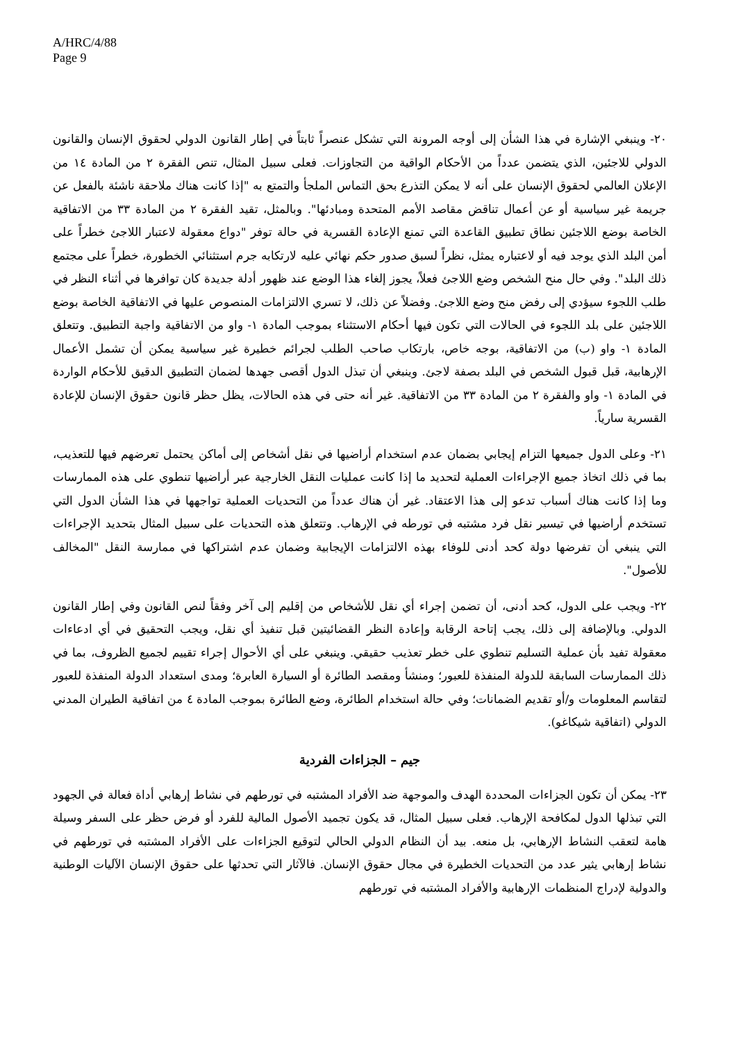A/HRC/4/88
Page 9
٢٠- وينبغي الإشارة في هذا الشأن إلى أوجه المرونة التي تشكل عنصراً ثابتاً في إطار القانون الدولي لحقوق الإنسان والقانون الدولي للاجئين، الذي يتضمن عدداً من الأحكام الواقية من التجاوزات. فعلى سبيل المثال، تنص الفقرة ٢ من المادة ١٤ من الإعلان العالمي لحقوق الإنسان على أنه لا يمكن التذرع بحق التماس الملجأ والتمتع به "إذا كانت هناك ملاحقة ناشئة بالفعل عن جريمة غير سياسية أو عن أعمال تناقض مقاصد الأمم المتحدة ومبادئها". وبالمثل، تقيد الفقرة ٢ من المادة ٣٣ من الاتفاقية الخاصة بوضع اللاجئين نطاق تطبيق القاعدة التي تمنع الإعادة القسرية في حالة توفر "دواع معقولة لاعتبار اللاجئ خطراً على أمن البلد الذي يوجد فيه أو لاعتباره يمثل، نظراً لسبق صدور حكم نهائي عليه لارتكابه جرم استثنائي الخطورة، خطراً على مجتمع ذلك البلد". وفي حال منح الشخص وضع اللاجئ فعلاً، يجوز إلغاء هذا الوضع عند ظهور أدلة جديدة كان توافرها في أثناء النظر في طلب اللجوء سيؤدي إلى رفض منح وضع اللاجئ. وفضلاً عن ذلك، لا تسري الالتزامات المنصوص عليها في الاتفاقية الخاصة بوضع اللاجئين على بلد اللجوء في الحالات التي تكون فيها أحكام الاستثناء بموجب المادة ١- واو من الاتفاقية واجبة التطبيق. وتتعلق المادة ١- واو (ب) من الاتفاقية، بوجه خاص، بارتكاب صاحب الطلب لجرائم خطيرة غير سياسية يمكن أن تشمل الأعمال الإرهابية، قبل قبول الشخص في البلد بصفة لاجئ. وينبغي أن تبذل الدول أقصى جهدها لضمان التطبيق الدقيق للأحكام الواردة في المادة ١- واو والفقرة ٢ من المادة ٣٣ من الاتفاقية. غير أنه حتى في هذه الحالات، يظل حظر قانون حقوق الإنسان للإعادة القسرية سارياً.
٢١- وعلى الدول جميعها التزام إيجابي بضمان عدم استخدام أراضيها في نقل أشخاص إلى أماكن يحتمل تعرضهم فيها للتعذيب، بما في ذلك اتخاذ جميع الإجراءات العملية لتحديد ما إذا كانت عمليات النقل الخارجية عبر أراضيها تنطوي على هذه الممارسات وما إذا كانت هناك أسباب تدعو إلى هذا الاعتقاد. غير أن هناك عدداً من التحديات العملية تواجهها في هذا الشأن الدول التي تستخدم أراضيها في تيسير نقل فرد مشتبه في تورطه في الإرهاب. وتتعلق هذه التحديات على سبيل المثال بتحديد الإجراءات التي ينبغي أن تفرضها دولة كحد أدنى للوفاء بهذه الالتزامات الإيجابية وضمان عدم اشتراكها في ممارسة النقل "المخالف للأصول".
٢٢- ويجب على الدول، كحد أدنى، أن تضمن إجراء أي نقل للأشخاص من إقليم إلى آخر وفقاً لنص القانون وفي إطار القانون الدولي. وبالإضافة إلى ذلك، يجب إتاحة الرقابة وإعادة النظر القضائيتين قبل تنفيذ أي نقل، ويجب التحقيق في أي ادعاءات معقولة تفيد بأن عملية التسليم تنطوي على خطر تعذيب حقيقي. وينبغي على أي الأحوال إجراء تقييم لجميع الظروف، بما في ذلك الممارسات السابقة للدولة المنفذة للعبور؛ ومنشأ ومقصد الطائرة أو السيارة العابرة؛ ومدى استعداد الدولة المنفذة للعبور لتقاسم المعلومات و/أو تقديم الضمانات؛ وفي حالة استخدام الطائرة، وضع الطائرة بموجب المادة ٤ من اتفاقية الطيران المدني الدولي (اتفاقية شيكاغو).
جيم – الجزاءات الفردية
٢٣- يمكن أن تكون الجزاءات المحددة الهدف والموجهة ضد الأفراد المشتبه في تورطهم في نشاط إرهابي أداة فعالة في الجهود التي تبذلها الدول لمكافحة الإرهاب. فعلى سبيل المثال، قد يكون تجميد الأصول المالية للفرد أو فرض حظر على السفر وسيلة هامة لتعقب النشاط الإرهابي، بل منعه. بيد أن النظام الدولي الحالي لتوقيع الجزاءات على الأفراد المشتبه في تورطهم في نشاط إرهابي يثير عدد من التحديات الخطيرة في مجال حقوق الإنسان. فالآثار التي تحدثها على حقوق الإنسان الآليات الوطنية والدولية لإدراج المنظمات الإرهابية والأفراد المشتبه في تورطهم